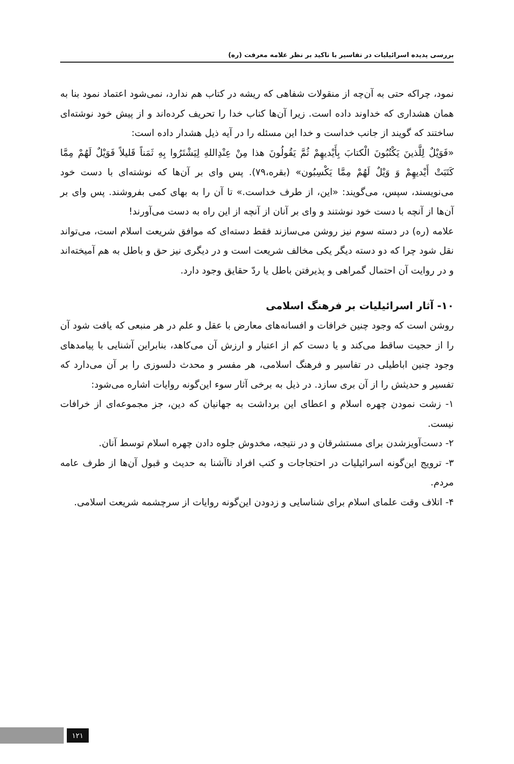بررسی پدیده اسرائیلیات در تفاسیر با تاکید بر نظر علامه معرفت (ره)
نمود، چراکه حتی به آن‌چه از منقولات شفاهی که ریشه در کتاب هم ندارد، نمی‌شود اعتماد نمود بنا به همان هشداری که خداوند داده است. زیرا آن‌ها کتاب خدا را تحریف کرده‌اند و از پیش خود نوشته‌ای ساختند که گویند از جانب خداست و خدا این مسئله را در آیه ذیل هشدار داده است:
«فَوَیْلٌ لِلَّذینَ یَکْتُبُونَ الْکتابَ بِأَیْدیهِمْ ثُمَّ یَقُولُونَ هذا مِنْ عِنْدِاللهِ لِیَشْتَرُوا بِهِ ثَمَناً قَلیلاً فَوَیْلٌ لَهُمْ مِمَّا کَتَبَتْ أَیْدیهِمْ وَ وَیْلٌ لَهُمْ مِمَّا یَکْسِبُون» (بقره،۷۹). پس وای بر آن‌ها که نوشته‌ای با دست خود می‌نویسند، سپس، می‌گویند: «این، از طرف خداست.» تا آن را به بهای کمی بفروشند. پس وای بر آن‌ها از آنچه با دست خود نوشتند و وای بر آنان از آنچه از این راه به دست می‌آورند!
علامه (ره) در دسته سوم نیز روشن می‌سازند فقط دسته‌ای که موافق شریعت اسلام است، می‌تواند نقل شود چرا که دو دسته دیگر یکی مخالف شریعت است و در دیگری نیز حق و باطل به هم آمیخته‌اند و در روایت آن احتمال گمراهی و پذیرفتن باطل یا ردّ حقایق وجود دارد.
۱۰- آثار اسرائیلیات بر فرهنگ اسلامی
روشن است که وجود چنین خرافات و افسانه‌های معارض با عقل و علم در هر منبعی که یافت شود آن را از حجیت ساقط می‌کند و یا دست کم از اعتبار و ارزش آن می‌کاهد، بنابراین آشنایی با پیامدهای وجود چنین اباطیلی در تفاسیر و فرهنگ اسلامی، هر مفسر و محدث دلسوزی را بر آن می‌دارد که تفسیر و حدیثش را از آن بری سازد. در ذیل به برخی آثار سوء این‌گونه روایات اشاره می‌شود:
۱- زشت نمودن چهره اسلام و اعطای این برداشت به جهانیان که دین، جز مجموعه‌ای از خرافات نیست.
۲- دست‌آویزشدن برای مستشرقان و در نتیجه، مخدوش جلوه دادن چهره اسلام توسط آنان.
۳- ترویج این‌گونه اسرائیلیات در احتجاجات و کتب افراد ناآشنا به حدیث و قبول آن‌ها از طرف عامه مردم.
۴- اتلاف وقت علمای اسلام برای شناسایی و زدودن این‌گونه روایات از سرچشمه شریعت اسلامی.
۱۲۱